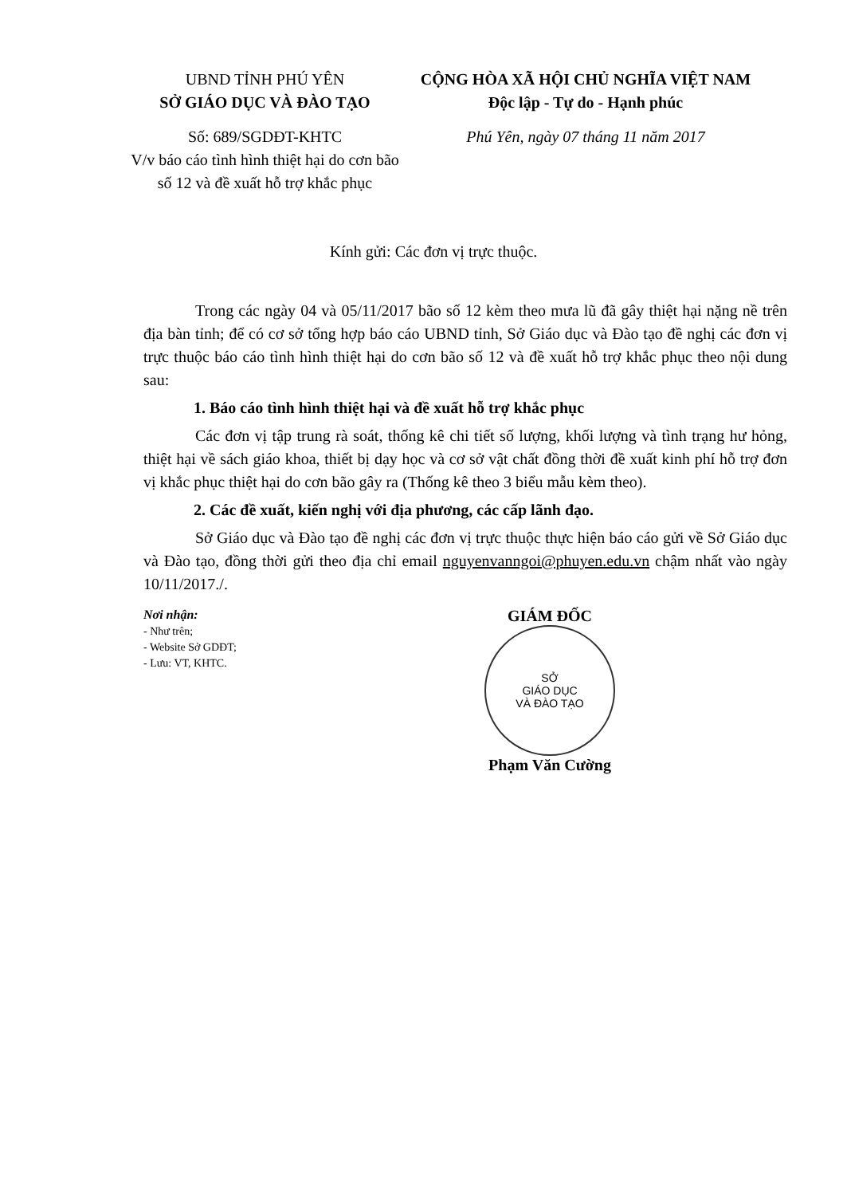UBND TỈNH PHÚ YÊN
SỞ GIÁO DỤC VÀ ĐÀO TẠO
Số: 689/SGDĐT-KHTC
V/v báo cáo tình hình thiệt hại do cơn bão số 12 và đề xuất hỗ trợ khắc phục
CỘNG HÒA XÃ HỘI CHỦ NGHĨA VIỆT NAM
Độc lập - Tự do - Hạnh phúc
Phú Yên, ngày 07 tháng 11 năm 2017
Kính gửi: Các đơn vị trực thuộc.
Trong các ngày 04 và 05/11/2017 bão số 12 kèm theo mưa lũ đã gây thiệt hại nặng nề trên địa bàn tỉnh; để có cơ sở tổng hợp báo cáo UBND tỉnh, Sở Giáo dục và Đào tạo đề nghị các đơn vị trực thuộc báo cáo tình hình thiệt hại do cơn bão số 12 và đề xuất hỗ trợ khắc phục theo nội dung sau:
1. Báo cáo tình hình thiệt hại và đề xuất hỗ trợ khắc phục
Các đơn vị tập trung rà soát, thống kê chi tiết số lượng, khối lượng và tình trạng hư hỏng, thiệt hại về sách giáo khoa, thiết bị dạy học và cơ sở vật chất đồng thời đề xuất kinh phí hỗ trợ đơn vị khắc phục thiệt hại do cơn bão gây ra (Thống kê theo 3 biểu mẫu kèm theo).
2. Các đề xuất, kiến nghị với địa phương, các cấp lãnh đạo.
Sở Giáo dục và Đào tạo đề nghị các đơn vị trực thuộc thực hiện báo cáo gửi về Sở Giáo dục và Đào tạo, đồng thời gửi theo địa chỉ email nguyenvanngoi@phuyen.edu.vn chậm nhất vào ngày 10/11/2017./.
Nơi nhận:
- Như trên;
- Website Sở GDĐT;
- Lưu: VT, KHTC.
GIÁM ĐỐC
SỞ
GIÁO DỤC
VÀ ĐÀO TẠO
Phạm Văn Cường